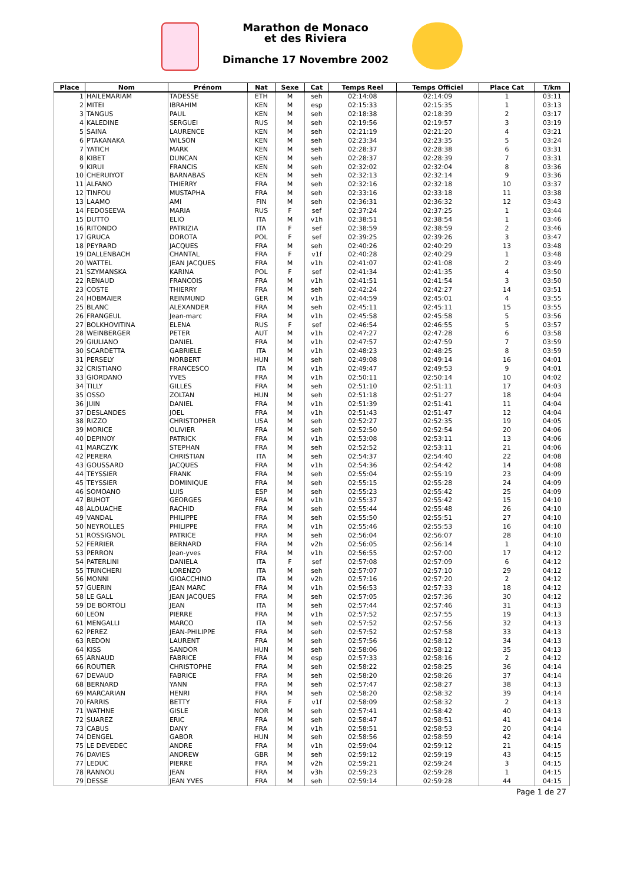Marathon de Monaco
et des Riviera
Dimanche 17 Novembre 2002
| Place | Nom | Prénom | Nat | Sexe | Cat | Temps Reel | Temps Officiel | Place Cat | T/km |
| --- | --- | --- | --- | --- | --- | --- | --- | --- | --- |
| 1 | HAILEMARIAM | TADESSE | ETH | M | seh | 02:14:08 | 02:14:09 | 1 | 03:11 |
| 2 | MITEI | IBRAHIM | KEN | M | esp | 02:15:33 | 02:15:35 | 1 | 03:13 |
| 3 | TANGUS | PAUL | KEN | M | seh | 02:18:38 | 02:18:39 | 2 | 03:17 |
| 4 | KALEDINE | SERGUEI | RUS | M | seh | 02:19:56 | 02:19:57 | 3 | 03:19 |
| 5 | SAINA | LAURENCE | KEN | M | seh | 02:21:19 | 02:21:20 | 4 | 03:21 |
| 6 | PTAKANAKA | WILSON | KEN | M | seh | 02:23:34 | 02:23:35 | 5 | 03:24 |
| 7 | YATICH | MARK | KEN | M | seh | 02:28:37 | 02:28:38 | 6 | 03:31 |
| 8 | KIBET | DUNCAN | KEN | M | seh | 02:28:37 | 02:28:39 | 7 | 03:31 |
| 9 | KIRUI | FRANCIS | KEN | M | seh | 02:32:02 | 02:32:04 | 8 | 03:36 |
| 10 | CHERUIYOT | BARNABAS | KEN | M | seh | 02:32:13 | 02:32:14 | 9 | 03:36 |
| 11 | ALFANO | THIERRY | FRA | M | seh | 02:32:16 | 02:32:18 | 10 | 03:37 |
| 12 | TINFOU | MUSTAPHA | FRA | M | seh | 02:33:16 | 02:33:18 | 11 | 03:38 |
| 13 | LAAMO | AMI | FIN | M | seh | 02:36:31 | 02:36:32 | 12 | 03:43 |
| 14 | FEDOSEEVA | MARIA | RUS | F | sef | 02:37:24 | 02:37:25 | 1 | 03:44 |
| 15 | DUTTO | ELIO | ITA | M | v1h | 02:38:51 | 02:38:54 | 1 | 03:46 |
| 16 | RITONDO | PATRIZIA | ITA | F | sef | 02:38:59 | 02:38:59 | 2 | 03:46 |
| 17 | GRUCA | DOROTA | POL | F | sef | 02:39:25 | 02:39:26 | 3 | 03:47 |
| 18 | PEYRARD | JACQUES | FRA | M | seh | 02:40:26 | 02:40:29 | 13 | 03:48 |
| 19 | DALLENBACH | CHANTAL | FRA | F | v1f | 02:40:28 | 02:40:29 | 1 | 03:48 |
| 20 | WATTEL | JEAN JACQUES | FRA | M | v1h | 02:41:07 | 02:41:08 | 2 | 03:49 |
| 21 | SZYMANSKA | KARINA | POL | F | sef | 02:41:34 | 02:41:35 | 4 | 03:50 |
| 22 | RENAUD | FRANCOIS | FRA | M | v1h | 02:41:51 | 02:41:54 | 3 | 03:50 |
| 23 | COSTE | THIERRY | FRA | M | seh | 02:42:24 | 02:42:27 | 14 | 03:51 |
| 24 | HOBMAIER | REINMUND | GER | M | v1h | 02:44:59 | 02:45:01 | 4 | 03:55 |
| 25 | BLANC | ALEXANDER | FRA | M | seh | 02:45:11 | 02:45:11 | 15 | 03:55 |
| 26 | FRANGEUL | Jean-marc | FRA | M | v1h | 02:45:58 | 02:45:58 | 5 | 03:56 |
| 27 | BOLKHOVITINA | ELENA | RUS | F | sef | 02:46:54 | 02:46:55 | 5 | 03:57 |
| 28 | WEINBERGER | PETER | AUT | M | v1h | 02:47:27 | 02:47:28 | 6 | 03:58 |
| 29 | GIULIANO | DANIEL | FRA | M | v1h | 02:47:57 | 02:47:59 | 7 | 03:59 |
| 30 | SCARDETTA | GABRIELE | ITA | M | v1h | 02:48:23 | 02:48:25 | 8 | 03:59 |
| 31 | PERSELY | NORBERT | HUN | M | seh | 02:49:08 | 02:49:14 | 16 | 04:01 |
| 32 | CRISTIANO | FRANCESCO | ITA | M | v1h | 02:49:47 | 02:49:53 | 9 | 04:01 |
| 33 | GIORDANO | YVES | FRA | M | v1h | 02:50:11 | 02:50:14 | 10 | 04:02 |
| 34 | TILLY | GILLES | FRA | M | seh | 02:51:10 | 02:51:11 | 17 | 04:03 |
| 35 | OSSO | ZOLTAN | HUN | M | seh | 02:51:18 | 02:51:27 | 18 | 04:04 |
| 36 | JUIN | DANIEL | FRA | M | v1h | 02:51:39 | 02:51:41 | 11 | 04:04 |
| 37 | DESLANDES | JOEL | FRA | M | v1h | 02:51:43 | 02:51:47 | 12 | 04:04 |
| 38 | RIZZO | CHRISTOPHER | USA | M | seh | 02:52:27 | 02:52:35 | 19 | 04:05 |
| 39 | MORICE | OLIVIER | FRA | M | seh | 02:52:50 | 02:52:54 | 20 | 04:06 |
| 40 | DEPINOY | PATRICK | FRA | M | v1h | 02:53:08 | 02:53:11 | 13 | 04:06 |
| 41 | MARCZYK | STEPHAN | FRA | M | seh | 02:52:52 | 02:53:11 | 21 | 04:06 |
| 42 | PERERA | CHRISTIAN | ITA | M | seh | 02:54:37 | 02:54:40 | 22 | 04:08 |
| 43 | GOUSSARD | JACQUES | FRA | M | v1h | 02:54:36 | 02:54:42 | 14 | 04:08 |
| 44 | TEYSSIER | FRANK | FRA | M | seh | 02:55:04 | 02:55:19 | 23 | 04:09 |
| 45 | TEYSSIER | DOMINIQUE | FRA | M | seh | 02:55:15 | 02:55:28 | 24 | 04:09 |
| 46 | SOMOANO | LUIS | ESP | M | seh | 02:55:23 | 02:55:42 | 25 | 04:09 |
| 47 | BUHOT | GEORGES | FRA | M | v1h | 02:55:37 | 02:55:42 | 15 | 04:10 |
| 48 | ALOUACHE | RACHID | FRA | M | seh | 02:55:44 | 02:55:48 | 26 | 04:10 |
| 49 | VANDAL | PHILIPPE | FRA | M | seh | 02:55:50 | 02:55:51 | 27 | 04:10 |
| 50 | NEYROLLES | PHILIPPE | FRA | M | v1h | 02:55:46 | 02:55:53 | 16 | 04:10 |
| 51 | ROSSIGNOL | PATRICE | FRA | M | seh | 02:56:04 | 02:56:07 | 28 | 04:10 |
| 52 | FERRIER | BERNARD | FRA | M | v2h | 02:56:05 | 02:56:14 | 1 | 04:10 |
| 53 | PERRON | Jean-yves | FRA | M | v1h | 02:56:55 | 02:57:00 | 17 | 04:12 |
| 54 | PATERLINI | DANIELA | ITA | F | sef | 02:57:08 | 02:57:09 | 6 | 04:12 |
| 55 | TRINCHERI | LORENZO | ITA | M | seh | 02:57:07 | 02:57:10 | 29 | 04:12 |
| 56 | MONNI | GIOACCHINO | ITA | M | v2h | 02:57:16 | 02:57:20 | 2 | 04:12 |
| 57 | GUERIN | JEAN MARC | FRA | M | v1h | 02:56:53 | 02:57:33 | 18 | 04:12 |
| 58 | LE GALL | JEAN JACQUES | FRA | M | seh | 02:57:05 | 02:57:36 | 30 | 04:12 |
| 59 | DE BORTOLI | JEAN | ITA | M | seh | 02:57:44 | 02:57:46 | 31 | 04:13 |
| 60 | LEON | PIERRE | FRA | M | v1h | 02:57:52 | 02:57:55 | 19 | 04:13 |
| 61 | MENGALLI | MARCO | ITA | M | seh | 02:57:52 | 02:57:56 | 32 | 04:13 |
| 62 | PEREZ | JEAN-PHILIPPE | FRA | M | seh | 02:57:52 | 02:57:58 | 33 | 04:13 |
| 63 | REDON | LAURENT | FRA | M | seh | 02:57:56 | 02:58:12 | 34 | 04:13 |
| 64 | KISS | SANDOR | HUN | M | seh | 02:58:06 | 02:58:12 | 35 | 04:13 |
| 65 | ARNAUD | FABRICE | FRA | M | esp | 02:57:33 | 02:58:16 | 2 | 04:12 |
| 66 | ROUTIER | CHRISTOPHE | FRA | M | seh | 02:58:22 | 02:58:25 | 36 | 04:14 |
| 67 | DEVAUD | FABRICE | FRA | M | seh | 02:58:20 | 02:58:26 | 37 | 04:14 |
| 68 | BERNARD | YANN | FRA | M | seh | 02:57:47 | 02:58:27 | 38 | 04:13 |
| 69 | MARCARIAN | HENRI | FRA | M | seh | 02:58:20 | 02:58:32 | 39 | 04:14 |
| 70 | FARRIS | BETTY | FRA | F | v1f | 02:58:09 | 02:58:32 | 2 | 04:13 |
| 71 | WATHNE | GISLE | NOR | M | seh | 02:57:41 | 02:58:42 | 40 | 04:13 |
| 72 | SUAREZ | ERIC | FRA | M | seh | 02:58:47 | 02:58:51 | 41 | 04:14 |
| 73 | CABUS | DANY | FRA | M | v1h | 02:58:51 | 02:58:53 | 20 | 04:14 |
| 74 | DENGEL | GABOR | HUN | M | seh | 02:58:56 | 02:58:59 | 42 | 04:14 |
| 75 | LE DEVEDEC | ANDRE | FRA | M | v1h | 02:59:04 | 02:59:12 | 21 | 04:15 |
| 76 | DAVIES | ANDREW | GBR | M | seh | 02:59:12 | 02:59:19 | 43 | 04:15 |
| 77 | LEDUC | PIERRE | FRA | M | v2h | 02:59:21 | 02:59:24 | 3 | 04:15 |
| 78 | RANNOU | JEAN | FRA | M | v3h | 02:59:23 | 02:59:28 | 1 | 04:15 |
| 79 | DESSE | JEAN YVES | FRA | M | seh | 02:59:14 | 02:59:28 | 44 | 04:15 |
Page 1 de 27